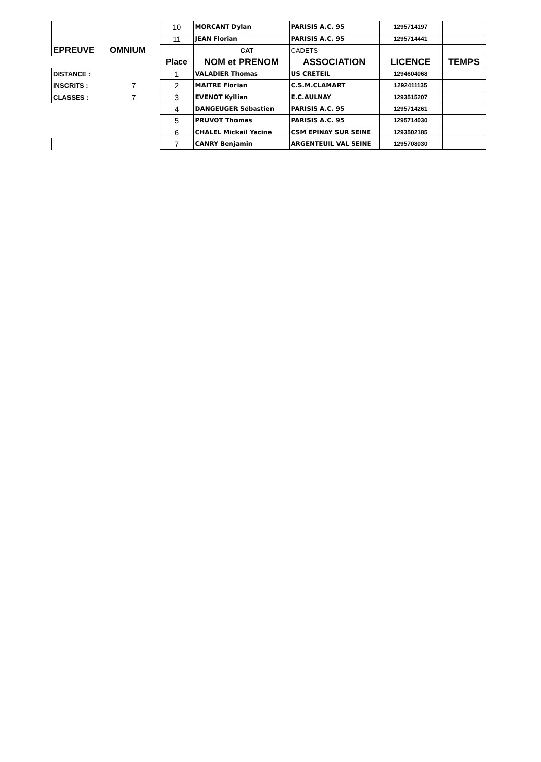| | | 10 | MORCANT Dylan | PARISIS A.C. 95 | 1295714197 | |
| | | 11 | JEAN Florian | PARISIS A.C. 95 | 1295714441 | |
| EPREUVE | OMNIUM | | CAT | CADETS | | |
| | | Place | NOM et PRENOM | ASSOCIATION | LICENCE | TEMPS |
| DISTANCE : | | 1 | VALADIER Thomas | US CRETEIL | 1294604068 | |
| INSCRITS : | 7 | 2 | MAITRE Florian | C.S.M.CLAMART | 1292411135 | |
| CLASSES : | 7 | 3 | EVENOT Kyllian | E.C.AULNAY | 1293515207 | |
| | | 4 | DANGEUGER Sébastien | PARISIS A.C. 95 | 1295714261 | |
| | | 5 | PRUVOT Thomas | PARISIS A.C. 95 | 1295714030 | |
| | | 6 | CHALEL Mickail Yacine | CSM EPINAY SUR SEINE | 1293502185 | |
| | | 7 | CANRY Benjamin | ARGENTEUIL VAL SEINE | 1295708030 | |